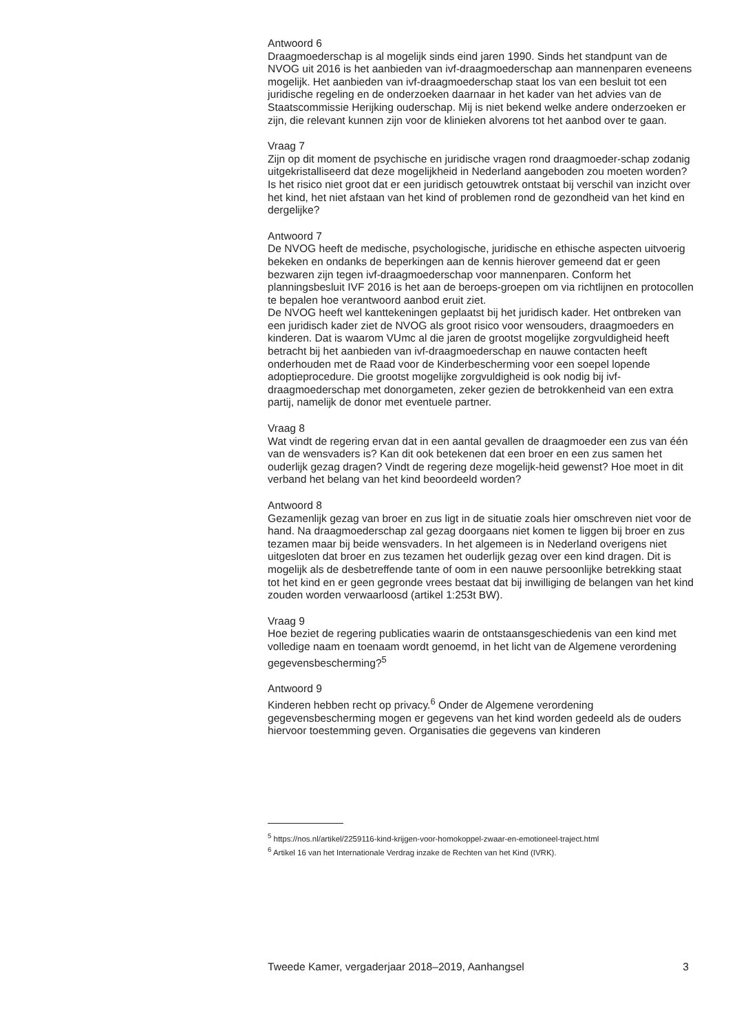Antwoord 6
Draagmoederschap is al mogelijk sinds eind jaren 1990. Sinds het standpunt van de NVOG uit 2016 is het aanbieden van ivf-draagmoederschap aan mannenparen eveneens mogelijk. Het aanbieden van ivf-draagmoederschap staat los van een besluit tot een juridische regeling en de onderzoeken daarnaar in het kader van het advies van de Staatscommissie Herijking ouderschap. Mij is niet bekend welke andere onderzoeken er zijn, die relevant kunnen zijn voor de klinieken alvorens tot het aanbod over te gaan.
Vraag 7
Zijn op dit moment de psychische en juridische vragen rond draagmoeder-schap zodanig uitgekristalliseerd dat deze mogelijkheid in Nederland aangeboden zou moeten worden? Is het risico niet groot dat er een juridisch getouwtrek ontstaat bij verschil van inzicht over het kind, het niet afstaan van het kind of problemen rond de gezondheid van het kind en dergelijke?
Antwoord 7
De NVOG heeft de medische, psychologische, juridische en ethische aspecten uitvoerig bekeken en ondanks de beperkingen aan de kennis hierover gemeend dat er geen bezwaren zijn tegen ivf-draagmoederschap voor mannenparen. Conform het planningsbesluit IVF 2016 is het aan de beroeps-groepen om via richtlijnen en protocollen te bepalen hoe verantwoord aanbod eruit ziet.
De NVOG heeft wel kanttekeningen geplaatst bij het juridisch kader. Het ontbreken van een juridisch kader ziet de NVOG als groot risico voor wensouders, draagmoeders en kinderen. Dat is waarom VUmc al die jaren de grootst mogelijke zorgvuldigheid heeft betracht bij het aanbieden van ivf-draagmoederschap en nauwe contacten heeft onderhouden met de Raad voor de Kinderbescherming voor een soepel lopende adoptieprocedure. Die grootst mogelijke zorgvuldigheid is ook nodig bij ivf-draagmoederschap met donorgameten, zeker gezien de betrokkenheid van een extra partij, namelijk de donor met eventuele partner.
Vraag 8
Wat vindt de regering ervan dat in een aantal gevallen de draagmoeder een zus van één van de wensvaders is? Kan dit ook betekenen dat een broer en een zus samen het ouderlijk gezag dragen? Vindt de regering deze mogelijk-heid gewenst? Hoe moet in dit verband het belang van het kind beoordeeld worden?
Antwoord 8
Gezamenlijk gezag van broer en zus ligt in de situatie zoals hier omschreven niet voor de hand. Na draagmoederschap zal gezag doorgaans niet komen te liggen bij broer en zus tezamen maar bij beide wensvaders. In het algemeen is in Nederland overigens niet uitgesloten dat broer en zus tezamen het ouderlijk gezag over een kind dragen. Dit is mogelijk als de desbetreffende tante of oom in een nauwe persoonlijke betrekking staat tot het kind en er geen gegronde vrees bestaat dat bij inwilliging de belangen van het kind zouden worden verwaarloosd (artikel 1:253t BW).
Vraag 9
Hoe beziet de regering publicaties waarin de ontstaansgeschiedenis van een kind met volledige naam en toenaam wordt genoemd, in het licht van de Algemene verordening gegevensbescherming?<sup>5</sup>
Antwoord 9
Kinderen hebben recht op privacy.<sup>6</sup> Onder de Algemene verordening gegevensbescherming mogen er gegevens van het kind worden gedeeld als de ouders hiervoor toestemming geven. Organisaties die gegevens van kinderen
<sup>5</sup> https://nos.nl/artikel/2259116-kind-krijgen-voor-homokoppel-zwaar-en-emotioneel-traject.html
<sup>6</sup> Artikel 16 van het Internationale Verdrag inzake de Rechten van het Kind (IVRK).
Tweede Kamer, vergaderjaar 2018–2019, Aanhangsel 3